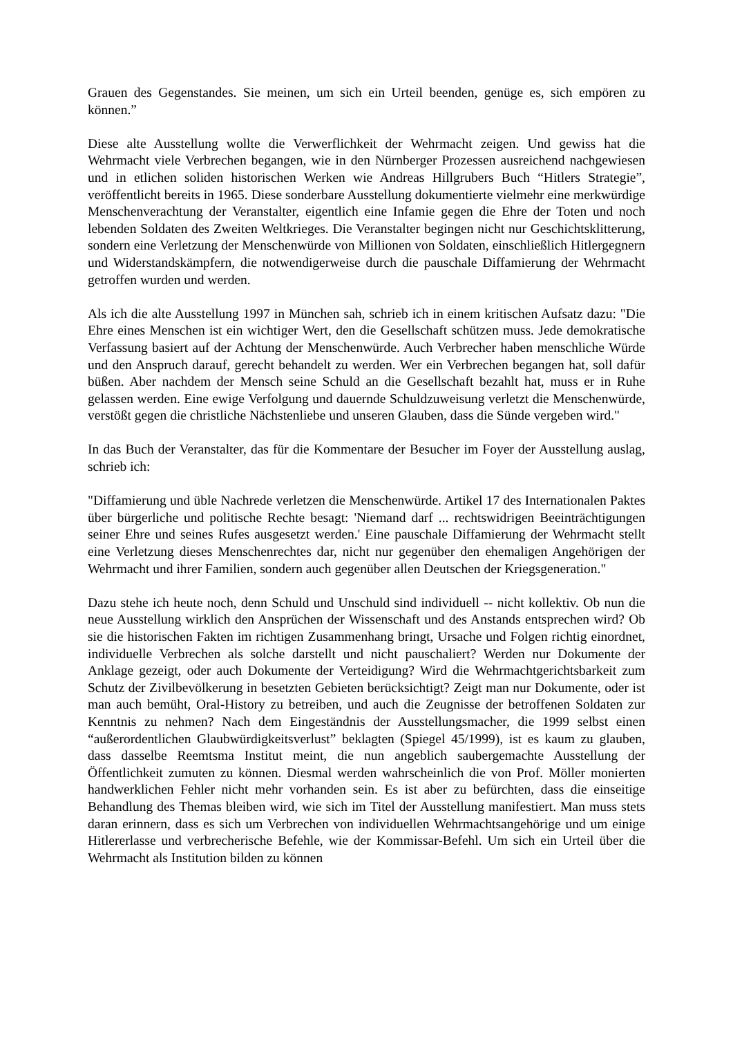Grauen des Gegenstandes. Sie meinen, um sich ein Urteil beenden, genüge es, sich empören zu können.”
Diese alte Ausstellung wollte die Verwerflichkeit der Wehrmacht zeigen. Und gewiss hat die Wehrmacht viele Verbrechen begangen, wie in den Nürnberger Prozessen ausreichend nachgewiesen und in etlichen soliden historischen Werken wie Andreas Hillgrubers Buch “Hitlers Strategie”, veröffentlicht bereits in 1965. Diese sonderbare Ausstellung dokumentierte vielmehr eine merkwürdige Menschenverachtung der Veranstalter, eigentlich eine Infamie gegen die Ehre der Toten und noch lebenden Soldaten des Zweiten Weltkrieges. Die Veranstalter begingen nicht nur Geschichtsklitterung, sondern eine Verletzung der Menschenwürde von Millionen von Soldaten, einschließlich Hitlergegnern und Widerstandskämpfern, die notwendigerweise durch die pauschale Diffamierung der Wehrmacht getroffen wurden und werden.
Als ich die alte Ausstellung 1997 in München sah, schrieb ich in einem kritischen Aufsatz dazu: "Die Ehre eines Menschen ist ein wichtiger Wert, den die Gesellschaft schützen muss. Jede demokratische Verfassung basiert auf der Achtung der Menschenwürde. Auch Verbrecher haben menschliche Würde und den Anspruch darauf, gerecht behandelt zu werden. Wer ein Verbrechen begangen hat, soll dafür büßen. Aber nachdem der Mensch seine Schuld an die Gesellschaft bezahlt hat, muss er in Ruhe gelassen werden. Eine ewige Verfolgung und dauernde Schuldzuweisung verletzt die Menschenwürde, verstößt gegen die christliche Nächstenliebe und unseren Glauben, dass die Sünde vergeben wird."
In das Buch der Veranstalter, das für die Kommentare der Besucher im Foyer der Ausstellung auslag, schrieb ich:
"Diffamierung und üble Nachrede verletzen die Menschenwürde. Artikel 17 des Internationalen Paktes über bürgerliche und politische Rechte besagt: 'Niemand darf ... rechtswidrigen Beeinträchtigungen seiner Ehre und seines Rufes ausgesetzt werden.' Eine pauschale Diffamierung der Wehrmacht stellt eine Verletzung dieses Menschenrechtes dar, nicht nur gegenüber den ehemaligen Angehörigen der Wehrmacht und ihrer Familien, sondern auch gegenüber allen Deutschen der Kriegsgeneration."
Dazu stehe ich heute noch, denn Schuld und Unschuld sind individuell -- nicht kollektiv. Ob nun die neue Ausstellung wirklich den Ansprüchen der Wissenschaft und des Anstands entsprechen wird? Ob sie die historischen Fakten im richtigen Zusammenhang bringt, Ursache und Folgen richtig einordnet, individuelle Verbrechen als solche darstellt und nicht pauschaliert? Werden nur Dokumente der Anklage gezeigt, oder auch Dokumente der Verteidigung? Wird die Wehrmachtgerichtsbarkeit zum Schutz der Zivilbevölkerung in besetzten Gebieten berücksichtigt? Zeigt man nur Dokumente, oder ist man auch bemüht, Oral-History zu betreiben, und auch die Zeugnisse der betroffenen Soldaten zur Kenntnis zu nehmen? Nach dem Eingeständnis der Ausstellungsmacher, die 1999 selbst einen “außerordentlichen Glaubwürdigkeitsverlust” beklagten (Spiegel 45/1999), ist es kaum zu glauben, dass dasselbe Reemtsma Institut meint, die nun angeblich saubergemachte Ausstellung der Öffentlichkeit zumuten zu können. Diesmal werden wahrscheinlich die von Prof. Möller monierten handwerklichen Fehler nicht mehr vorhanden sein. Es ist aber zu befürchten, dass die einseitige Behandlung des Themas bleiben wird, wie sich im Titel der Ausstellung manifestiert. Man muss stets daran erinnern, dass es sich um Verbrechen von individuellen Wehrmachtsangehörige und um einige Hitlererlasse und verbrecherische Befehle, wie der Kommissar-Befehl. Um sich ein Urteil über die Wehrmacht als Institution bilden zu können